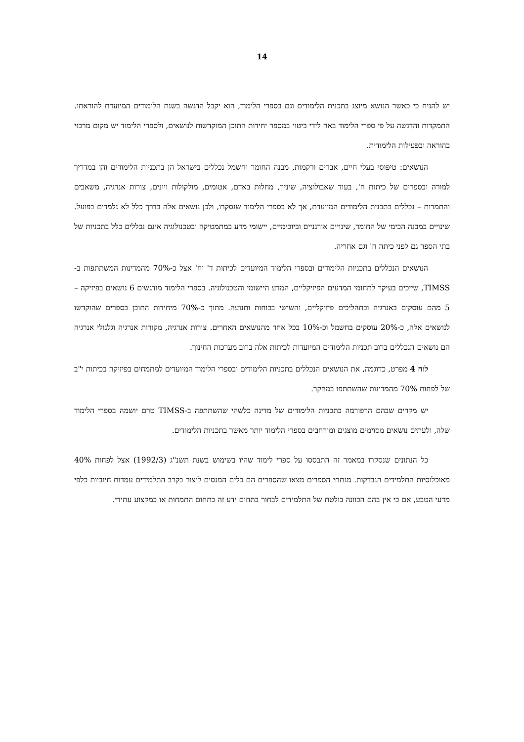14
יש להניח כי כאשר הנושא מיוצג בתכנית הלימודים וגם בספרי הלימוד, הוא יקבל הדגשה בשנת הלימודים המיועדת להוראתו. התמקדות והדגשה על פי ספרי הלימוד באה לידי ביטוי במספר יחידות התוכן המוקדשות לנושאים, ולספרי הלימוד יש מקום מרכזי בהוראה ובפעילות הלימודית.
הנושאים: טיפוסי בעלי חיים, אברים ורקמות, מבנה החומר וחשמל נכללים בישראל הן בתכניות הלימודים והן במדריך למורה ובספרים של כיתות ח', בעוד שאבולוציה, שיניון, מחלות באדם, אטומים, מולקולות ויונים, צורות אנרגיה, משאבים והתמרות – נכללים בתכנית הלימודים המיועדת, אך לא בספרי הלימוד שנסקרו, ולכן נושאים אלה בדרך כלל לא נלמדים בפועל. שינויים במבנה הכימי של החומר, שינויים אורגניים וביוכימיים, יישומי מדע במתמטיקה ובטכנולוגיה אינם נכללים כלל בתכניות של בתי הספר גם לפני כיתה ח' וגם אחריה.
הנושאים הנכללים בתכניות הלימודים ובספרי הלימוד המיועדים לכיתות ד' וח' אצל כ-70% מהמדינות המשתתפות ב-TIMSS, שייכים בעיקר לתחומי המדעים הפיזיקליים, המדע היישומי והטכנולוגיה. בספרי הלימוד מודגשים 6 נושאים בפיזיקה – 5 מהם עוסקים באנרגיה ובתהליכים פיזיקליים, והשישי בכוחות ותנועה. מתוך כ-70% מיחידות התוכן בספרים שהוקדשו לנושאים אלה, כ-20% עוסקים בחשמל וכ-10% בכל אחד מהנושאים האחרים. צורות אנרגיה, מקורות אנרגיה וגלגולי אנרגיה הם נושאים הנכללים ברוב תכניות הלימודים המיועדות לכיתות אלה ברוב מערכות החינוך.
לוח 4 מפרט, כדוגמה, את הנושאים הנכללים בתכניות הלימודים ובספרי הלימוד המיועדים למתמחים בפיזיקה בכיתות י"ב של לפחות 70% מהמדינות שהשתתפו במחקר.
יש מקרים שבהם הרפורמה בתכניות הלימודים של מדינה כלשהי שהשתתפה ב-TIMSS טרם יושמה בספרי הלימוד שלה, ולעתים נושאים מסוימים מוצגים ומורחבים בספרי הלימוד יותר מאשר בתכניות הלימודים.
כל הנתונים שנסקרו במאמר זה התבססו על ספרי לימוד שהיו בשימוש בשנת תשנ"ג (1992/3) אצל לפחות 40% מאוכלוסיות התלמידים הנבדקות. מנתחי הספרים מצאו שהספרים הם כלים המנסים ליצור בקרב התלמידים עמדות חיוביות כלפי מדעי הטבע, אם כי אין בהם הכוונה בולטת של התלמידים לבחור בתחום ידע זה כתחום התמחות או כמקצוע עתידי.